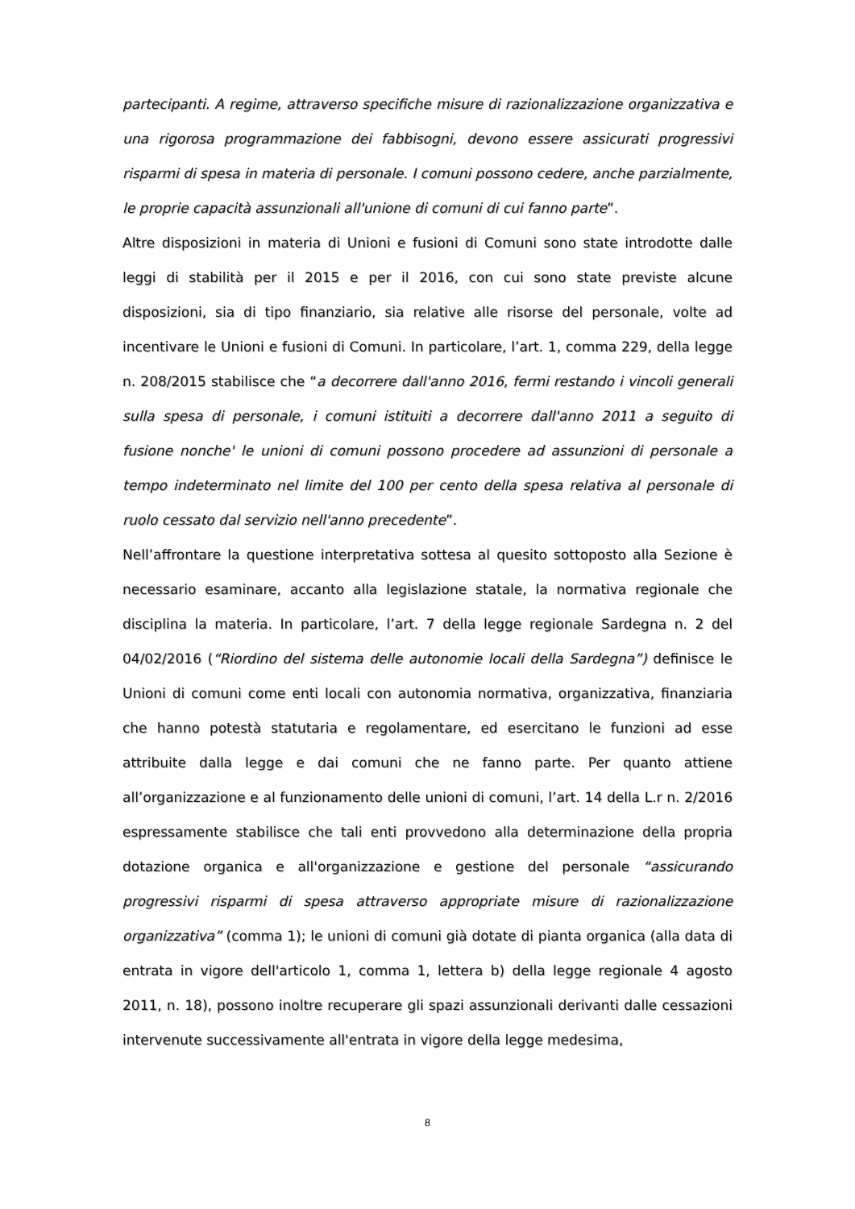partecipanti. A regime, attraverso specifiche misure di razionalizzazione organizzativa e una rigorosa programmazione dei fabbisogni, devono essere assicurati progressivi risparmi di spesa in materia di personale. I comuni possono cedere, anche parzialmente, le proprie capacità assunzionali all'unione di comuni di cui fanno parte”.
Altre disposizioni in materia di Unioni e fusioni di Comuni sono state introdotte dalle leggi di stabilità per il 2015 e per il 2016, con cui sono state previste alcune disposizioni, sia di tipo finanziario, sia relative alle risorse del personale, volte ad incentivare le Unioni e fusioni di Comuni. In particolare, l’art. 1, comma 229, della legge n. 208/2015 stabilisce che “a decorrere dall'anno 2016, fermi restando i vincoli generali sulla spesa di personale, i comuni istituiti a decorrere dall'anno 2011 a seguito di fusione nonche' le unioni di comuni possono procedere ad assunzioni di personale a tempo indeterminato nel limite del 100 per cento della spesa relativa al personale di ruolo cessato dal servizio nell'anno precedente”.
Nell’affrontare la questione interpretativa sottesa al quesito sottoposto alla Sezione è necessario esaminare, accanto alla legislazione statale, la normativa regionale che disciplina la materia. In particolare, l’art. 7 della legge regionale Sardegna n. 2 del 04/02/2016 (“Riordino del sistema delle autonomie locali della Sardegna”) definisce le Unioni di comuni come enti locali con autonomia normativa, organizzativa, finanziaria che hanno potestà statutaria e regolamentare, ed esercitano le funzioni ad esse attribuite dalla legge e dai comuni che ne fanno parte. Per quanto attiene all’organizzazione e al funzionamento delle unioni di comuni, l’art. 14 della L.r n. 2/2016 espressamente stabilisce che tali enti provvedono alla determinazione della propria dotazione organica e all'organizzazione e gestione del personale “assicurando progressivi risparmi di spesa attraverso appropriate misure di razionalizzazione organizzativa” (comma 1); le unioni di comuni già dotate di pianta organica (alla data di entrata in vigore dell'articolo 1, comma 1, lettera b) della legge regionale 4 agosto 2011, n. 18), possono inoltre recuperare gli spazi assunzionali derivanti dalle cessazioni intervenute successivamente all'entrata in vigore della legge medesima,
8